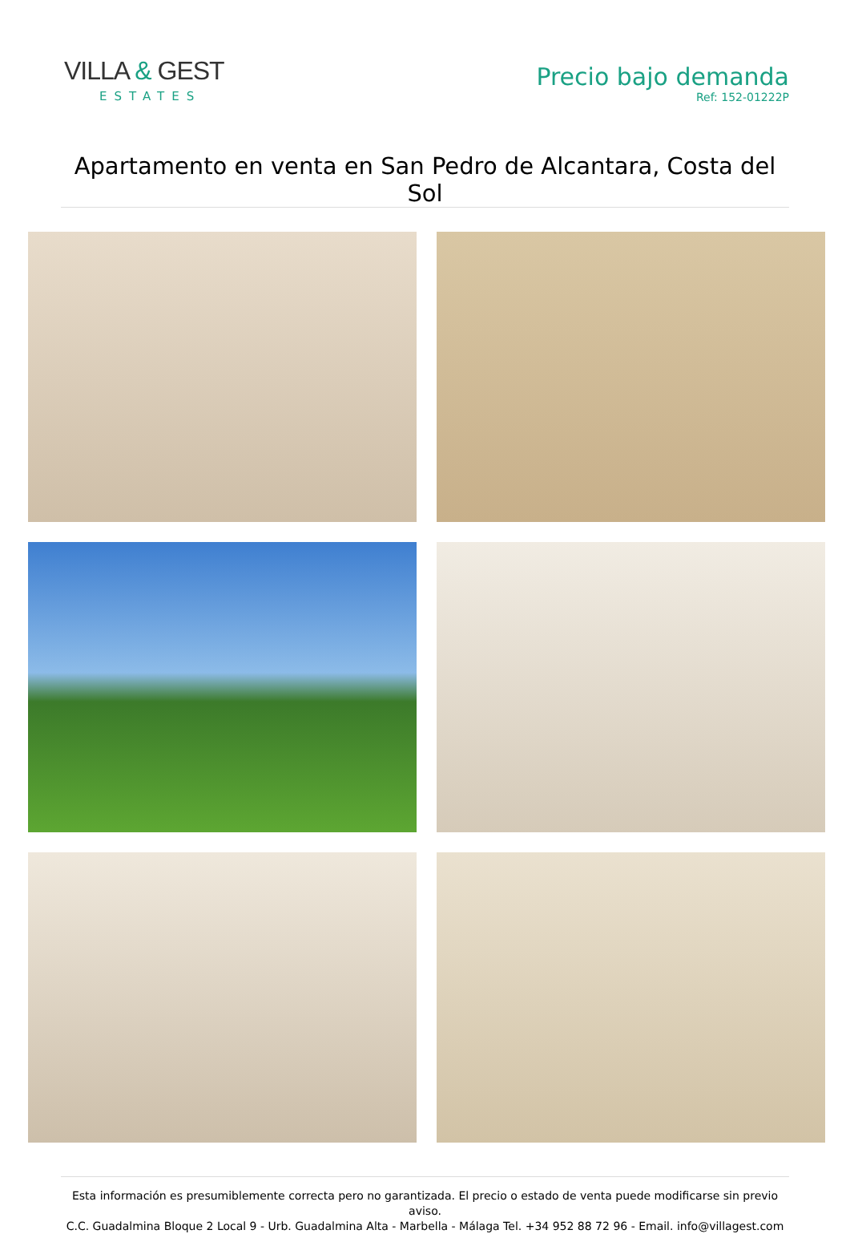VILLA & GEST
ESTATES
Precio bajo demanda
Ref: 152-01222P
Apartamento en venta en San Pedro de Alcantara, Costa del Sol
Esta información es presumiblemente correcta pero no garantizada. El precio o estado de venta puede modificarse sin previo aviso.
C.C. Guadalmina Bloque 2 Local 9 - Urb. Guadalmina Alta - Marbella - Málaga Tel. +34 952 88 72 96 - Email. info@villagest.com